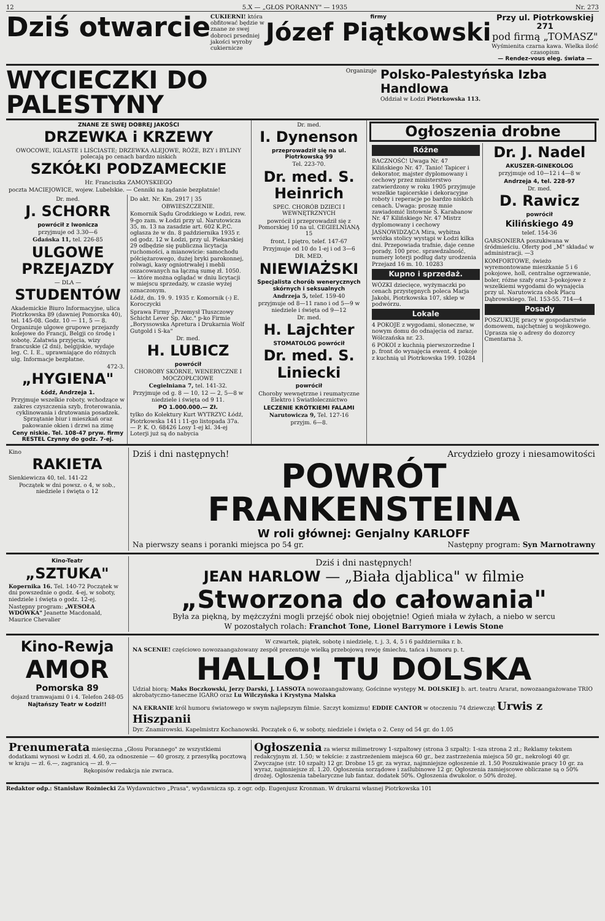12 5.X — „GŁOS PORANNY" — 1935 Nr. 273
Dziś otwarcie
CUKIERNI! która obfitować będzie w znane ze swej dobroci prsedniej jakości wyroby cukiernicze
firmy
Józef Piątkowski
Przy ul. Piotrkowskiej 271
pod firmą „TOMASZ"
Wyśmienita czarna kawa. Wielka ilość czasopism
— Rendez-vous eleg. świata —
WYCIECZKI DO PALESTYNY
Organizuje
Polsko-Palestyńska Izba Handlowa
Oddział w Łodzi Piotrkowska 113.
ZNANE ZE SWEJ DOBREJ JAKOŚCI
DRZEWKA i KRZEWY
OWOCOWE, IGLASTE i LIŚCIASTE; DRZEWKA ALEJOWE, RÓŻE, BZY i BYLINY polecają po cenach bardzo niskich
SZKÓŁKI PODZAMECKIE
Hr. Franciszka ZAMOYSKIEGO
poczta MACIEJOWICE, wojew. Lubelskie. — Cenniki na żądanie bezpłatnie!
Dr. med.
J. SCHORR
powrócił z Iwonicza
przyjmuje od 3.30—6
Gdańska 11, tel. 226-85
ULGOWE PRZEJAZDY
— DLA —
STUDENTÓW
Akademickie Biuro Informacyjne, ulica Piotrkowska 89 (dawniej Pomorska 40), tel. 145-08. Godz. 10 — 11, 5 — 8. Organizuje ulgowe grupowe przejazdy kolejowe do Francji, Belgji co środę i sobotę. Załatwia przyjęcia, wizy francuskie (2 dni), belgijskie, wydaje leg. C. I. E., uprawniające do różnych ulg. Informacje bezpłatne.
472-3.
„HYGIENA"
Łódź, Andrzeja 1.
Przyjmuje wszelkie roboty, wchodzące w zakres czyszczenia szyb, froterowania, cyklinowania i drutowania posadzek. Sprzątanie biur i mieszkań oraz pakowanie okien i drzwi na zimę
Ceny niskie. Tel. 108-47 pryw. firmy RESTEL Czynny do godz. 7-ej.
Do akt. Nr. Km. 2917 | 35
OBWIESZCZENIE.
Komornik Sądu Grodzkiego w Łodzi, rew. 9-go zam. w Łodzi przy ul. Narutowicza 35, m. 13 na zasadzie art. 602 K.P.C. ogłasza że w dn. 8 października 1935 r. od godz. 12 w Łodzi, przy ul. Piekarskiej 29 odbędzie się publiczna licytacja ruchomości, a mianowicie: samochodu półciężarowego, dużej bryki parokonnej, rolwagi, kasy ogniotrwałej i mebli oszacowanych na łączną sumę zł. 1050.— które można oglądać w dniu licytacji w miejscu sprzedaży, w czasie wyżej oznaczonym.
Łódź, dn. 19. 9. 1935 r. Komornik (-) E. Koroczycki
Sprawa Firmy „Przemysł Tłuszczowy Schicht Lever Sp. Akc." p-ko Firmie „Boryssowska Apretura i Drukarnia Wolf Gutgold i S-ka"
Dr. med.
H. LUBICZ
powrócił
CHOROBY SKÓRNE, WENERYCZNE I MOCZOPŁCIOWE
Cegielniana 7, tel. 141-32.
Przyjmuje od g. 8 — 10, 12 — 2, 5—8 w niedziele i święta od 9 11.
PO 1.000.000.— Zł.
tylko do Kolektury Kurt WYTRZYC Łódź, Piotrkowska 141 i 11-go listopada 37a. — P. K. O. 68426 Losy 1-ej kl. 34-ej Loterji już są do nabycia
Dr. med.
I. Dynenson
przeprowadził się na ul. Piotrkowską 99
Tel. 223-70.
Dr. med. S. Heinrich
SPEC. CHORÓB DZIECI I WEWNĘTRZNYCH
powrócił i przeprowadził się z Pomorskiej 10 na ul. CEGIELNIANĄ 15
front, I piętro, telef. 147-67
Przyjmuje od 10 do 1-ej i od 3—6
DR. MED.
NIEWIAŻSKI
Specjalista chorób wenerycznych skórnych i seksualnych
Andrzeja 5, telef. 159-40
przyjmuje od 8—11 rano i od 5—9 w niedziele i święta od 9—12
Dr. med.
H. Lajchter
STOMATOLOG powrócił
Dr. med. S. Liniecki
powrócił
Choroby wewnętrzne i reumatyczne Elektro i Światłolecznictwo
LECZENIE KRÓTKIEMI FALAMI
Narutowicza 9, Tel. 127-16
przyjm. 6—8.
Ogłoszenia drobne
Różne
BACZNOŚĆ! Uwaga Nr. 47 Kilińskiego Nr. 47. Tanio! Tapicer i dekorator, majster dyplomowany i cechowy przez ministerstwo zatwierdzony w roku 1905 przyjmuje wszelkie tapicerskie i dekoracyjne roboty i reperacje po bardzo niskich cenach. Uwaga: proszę mnie zawiadomić listownie S. Karabanow Nr. 47 Kilińskiego Nr. 47 Mistrz dyplomowany i cechowy
JASNOWIDZĄCA Mira, wybitna wróżka stolicy wystąpi w Łodzi kilka dni. Przepowiada trafnie, daje cenne porady, 100 proc. sprawdzalność, numery loterji podług daty urodzenia Przejazd 16 m. 10. 10283
Kupno i sprzedaż.
WÓZKI dziecięce, wyżymaczki po cenach przystępnych poleca Marja Jakobi, Piotrkowska 107, sklep w podwórzu.
Lokale
4 POKOJE z wygodami, słoneczne, w nowym domu do odnajęcia od zaraz. Wólczańska nr. 23.
6 POKOI z kuchnią pierwszorzedne I p. front do wynajęcia ewent. 4 pokoje z kuchnią ul Piotrkowska 199. 10284
Dr. J. Nadel
AKUSZER-GINEKOLOG
przyjmuje od 10—12 i 4—8 w
Andrzeja 4, tel. 228-97
Dr. med.
D. Rawicz
powrócił
Kilińskiego 49
telef. 154-36
GARSONIERA poszukiwana w śródmieściu. Oferty pod „M" składać w administracji. —3
KOMFORTOWE, świeżo wyremontowane mieszkanie 5 i 6 pokojowe, holl, centralne ogrzewanie, boler, różne szafy oraz 3-pokojowe z wszelkiemi wygodami do wynajęcia przy ul. Narutowicza obok Placu Dąbrowskiego. Tel. 153-55. 714—4
Posady
POSZUKUJĘ pracy w gospodarstwie domowem, najchętniej u wojskowego. Uprasza się o adresy do dozorcy Cmentarna 3.
Kino
RAKIETA
Sienkiewicza 40, tel. 141-22
Początek w dni powsz. o 4, w sob., niedziele i święta o 12
Dziś i dni następnych! Arcydzieło grozy i niesamowitości
POWRÓT FRANKENSTEINA
W roli głównej: Genjalny KARLOFF
Na pierwszy seans i poranki miejsca po 54 gr. Następny program: Syn Marnotrawny
Kino-Teatr
„SZTUKA"
Kopernika 16. Tel. 140-72 Początek w dni powszednie o godz. 4-ej, w soboty, niedziele i święta o godz. 12-ej.
Następny program: „WESOŁA WDÓWKA" Jeanette Macdonald, Maurice Chevalier
Dziś i dni następnych!
JEAN HARLOW — „Biała djablica" w filmie
„Stworzona do całowania"
Była za piękną, by mężczyźni mogli przejść obok niej obojętnie! Ogień miała w żyłach, a niebo w sercu
W pozostałych rolach: Franchot Tone, Lionel Barrymore i Lewis Stone
Kino-Rewja
AMOR
Pomorska 89
dojazd tramwajami 0 i 4. Telefon 248-05
Najtańszy Teatr w Łodzi!!
W czwartek, piątek, sobotę i niedzielę, t. j. 3, 4, 5 i 6 października r. b.
NA SCENIE! częściowo nowozaangażowany zespół prezentuje wielką przebojową rewję śmiechu, tańca i humoru p. t.
HALLO! TU DOLSKA
Udział biorą: Maks Boczkowski, Jerzy Darski, J. LASSOTA nowozaangażowany, Gościnne występy M. DOLSKIEJ b. art. teatru Ararat, nowozaangażowane TRIO akrobatyczno-taneczne IGARO oraz Lu Wilczyńska i Krystyna Malska
NA EKRANIE król humoru światowego w swym najlepszym filmie. Szczyt komizmu! EDDIE CANTOR w otoczeniu 74 dziewcząt Urwis z Hiszpanii
Dyr. Znamirowski. Kapelmistrz Kochanowski. Początek o 6, w soboty, niedziele i święta o 2. Ceny od 54 gr. do 1.05
Prenumerata miesięczna „Głosu Porannego" ze wszystkiemi dodatkami wynosi w Łodzi zł. 4.60, za odnoszenie — 40 groszy, z przesyłką pocztową w kraju — zł. 6.—, zagranicą — zł. 9.—
Rękopisów redakcja nie zwraca.
Ogłoszenia za wiersz milimetrowy 1-szpaltowy (strona 3 szpalt): 1-sza strona 2 zł.; Reklamy tekstem redakcyjnym zł. 1.50; w tekście: z zastrzeżeniem miejsca 60 gr., bez zastrzeżenia miejsca 50 gr., nekrologi 40 gr. Zwyczajne (str. 10 szpalt) 12 gr. Drobne 15 gr. za wyraz, najmniejsze ogłoszenie zł. 1.50 Poszukiwanie pracy 10 gr. za wyraz, najmniejsze zł. 1.20. Ogłoszenia sorządowe i zaślubinowe 12 gr. Ogłoszenia zamiejscowe obliczane są o 50% drożej. Ogłoszenia tabelaryczne lub fantaz. dodatek 50%. Ogłoszenia dwukolor. o 50% drożej.
Redaktor odp.: Stanisław Rożniecki Za Wydawnictwo „Prasa", wydawnicza sp. z ogr. odp. Eugenjusz Kronman. W drukarni własnej Piotrkowska 101